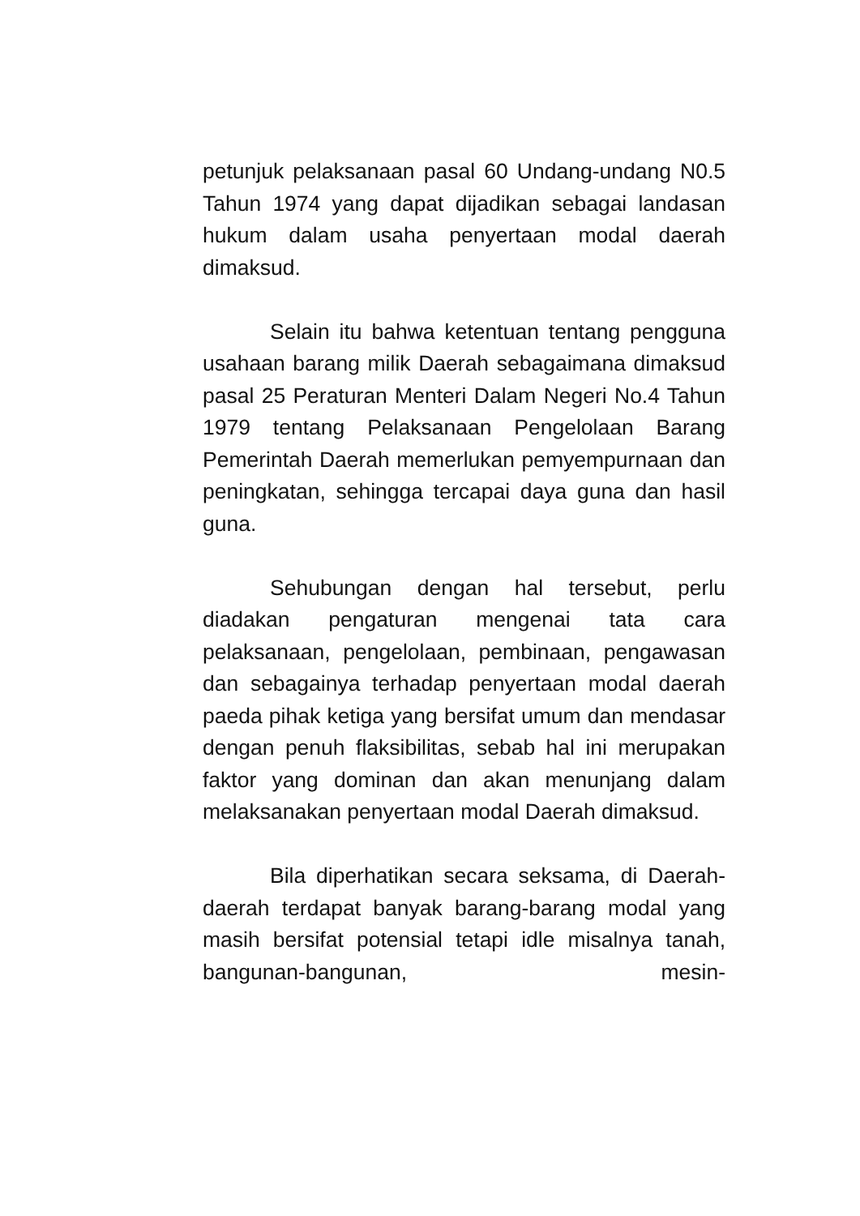petunjuk pelaksanaan pasal 60 Undang-undang N0.5 Tahun 1974 yang dapat dijadikan sebagai landasan hukum dalam usaha penyertaan modal daerah dimaksud.
Selain itu bahwa ketentuan tentang pengguna usahaan barang milik Daerah sebagaimana dimaksud pasal 25 Peraturan Menteri Dalam Negeri No.4 Tahun 1979 tentang Pelaksanaan Pengelolaan Barang Pemerintah Daerah memerlukan pemyempurnaan dan peningkatan, sehingga tercapai daya guna dan hasil guna.
Sehubungan dengan hal tersebut, perlu diadakan pengaturan mengenai tata cara pelaksanaan, pengelolaan, pembinaan, pengawasan dan sebagainya terhadap penyertaan modal daerah paeda pihak ketiga yang bersifat umum dan mendasar dengan penuh flaksibilitas, sebab hal ini merupakan faktor yang dominan dan akan menunjang dalam melaksanakan penyertaan modal Daerah dimaksud.
Bila diperhatikan secara seksama, di Daerah-daerah terdapat banyak barang-barang modal yang masih bersifat potensial tetapi idle misalnya tanah, bangunan-bangunan, mesin-